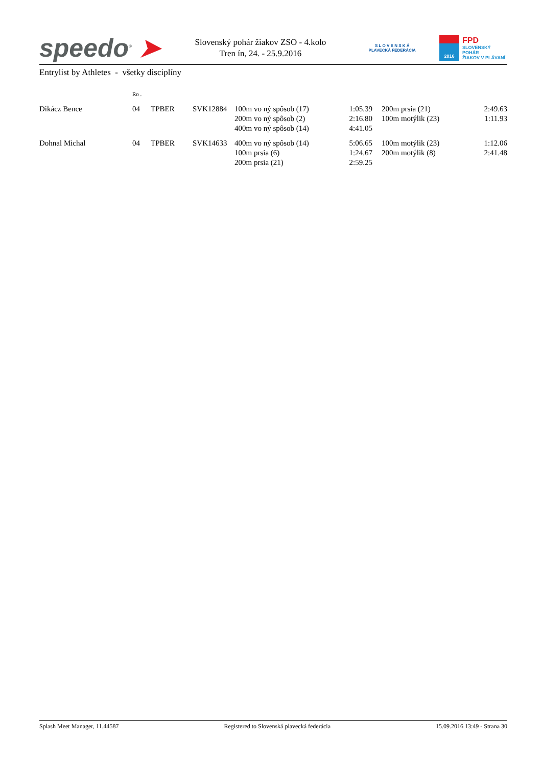speedo<sup>®</sup> ➤
Slovenský pohár žiakov ZSO - 4.kolo
Tren ín, 24. - 25.9.2016
S L O V E N S K Á
PLAVECKÁ FEDERÁCIA
2016
FPD
SLOVENSKÝ POHÁR
ŽIAKOV V PLÁVANÍ
Entrylist by Athletes - všetky disciplíny
| | Ro . | | | | | | | |
| Dikácz Bence | 04 | TPBER | SVK12884 | 100m vo ný spôsob (17) | 1:05.39 | | 200m prsia (21) | 2:49.63 |
| | | | | 200m vo ný spôsob (2) | 2:16.80 | | 100m motýlik (23) | 1:11.93 |
| | | | | 400m vo ný spôsob (14) | 4:41.05 | | | |
| Dohnal Michal | 04 | TPBER | SVK14633 | 400m vo ný spôsob (14) | 5:06.65 | | 100m motýlik (23) | 1:12.06 |
| | | | | 100m prsia (6) | 1:24.67 | | 200m motýlik (8) | 2:41.48 |
| | | | | 200m prsia (21) | 2:59.25 | | | |
Splash Meet Manager, 11.44587 Registered to Slovenská plavecká federácia 15.09.2016 13:49 - Strana 30